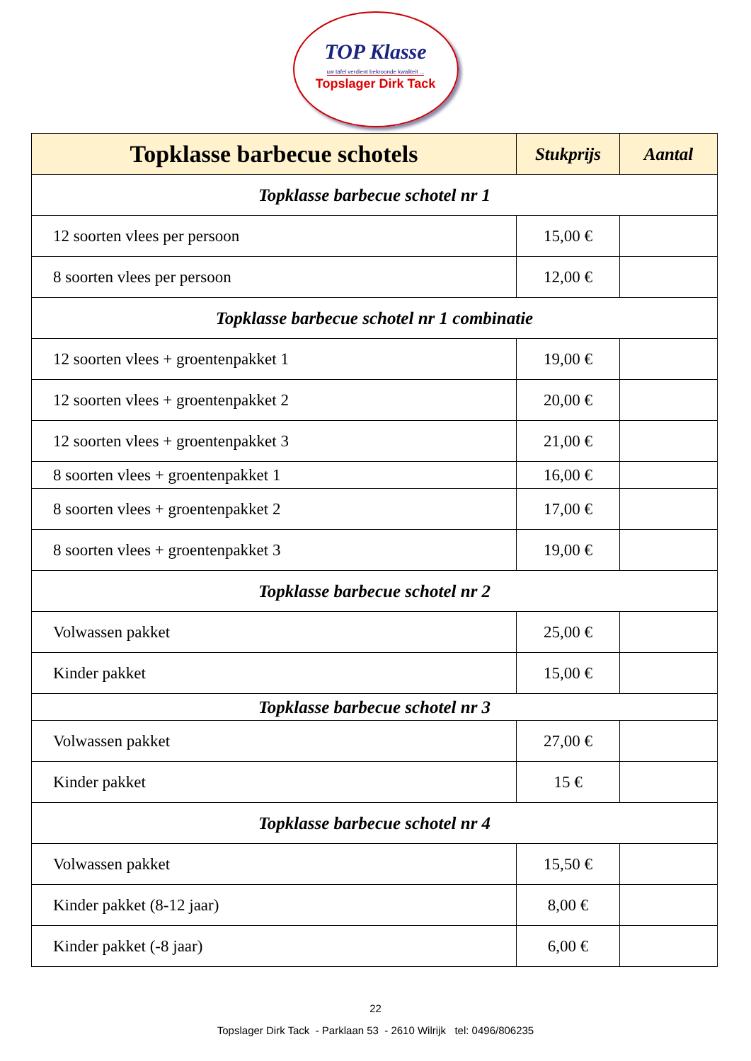TOP Klasse
uw tafel verdient bekroonde kwaliteit ...
Topslager Dirk Tack
| Topklasse barbecue schotels | Stukprijs | Aantal |
| --- | --- | --- |
| Topklasse barbecue schotel nr 1 | | |
| 12 soorten vlees per persoon | 15,00 € | |
| 8 soorten vlees per persoon | 12,00 € | |
| Topklasse barbecue schotel nr 1 combinatie | | |
| 12 soorten vlees + groentenpakket 1 | 19,00 € | |
| 12 soorten vlees + groentenpakket 2 | 20,00 € | |
| 12 soorten vlees + groentenpakket 3 | 21,00 € | |
| 8 soorten vlees + groentenpakket 1 | 16,00 € | |
| 8 soorten vlees + groentenpakket 2 | 17,00 € | |
| 8 soorten vlees + groentenpakket 3 | 19,00 € | |
| Topklasse barbecue schotel nr 2 | | |
| Volwassen pakket | 25,00 € | |
| Kinder pakket | 15,00 € | |
| Topklasse barbecue schotel nr 3 | | |
| Volwassen pakket | 27,00 € | |
| Kinder pakket | 15 € | |
| Topklasse barbecue schotel nr 4 | | |
| Volwassen pakket | 15,50 € | |
| Kinder pakket (8-12 jaar) | 8,00 € | |
| Kinder pakket (-8 jaar) | 6,00 € | |
22
Topslager Dirk Tack - Parklaan 53 - 2610 Wilrijk tel: 0496/806235